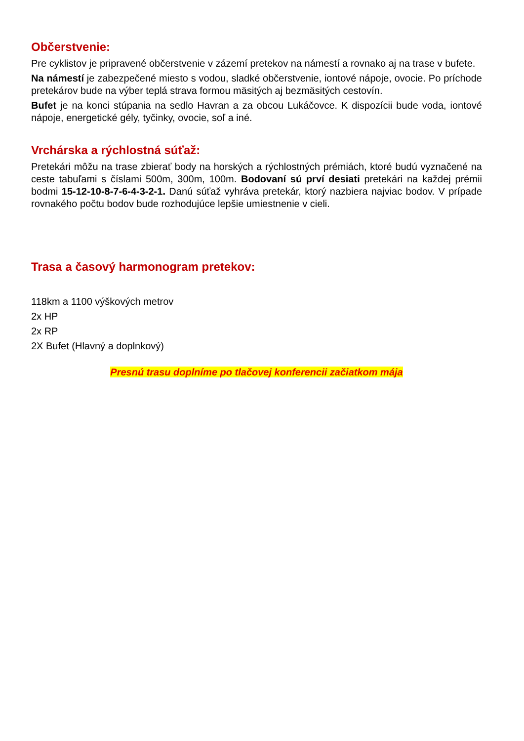Občerstvenie:
Pre cyklistov je pripravené občerstvenie v zázemí pretekov na námestí a rovnako aj na trase v bufete.
Na námestí je zabezpečené miesto s vodou, sladké občerstvenie, iontové nápoje, ovocie. Po príchode pretekárov bude na výber teplá strava formou mäsitých aj bezmäsitých cestovín.
Bufet je na konci stúpania na sedlo Havran a za obcou Lukáčovce. K dispozícii bude voda, iontové nápoje, energetické gély, tyčinky, ovocie, soľ a iné.
Vrchárska a rýchlostná súťaž:
Pretekári môžu na trase zbierať body na horských a rýchlostných prémiách, ktoré budú vyznačené na ceste tabuľami s číslami 500m, 300m, 100m. Bodovaní sú prví desiati pretekári na každej prémii bodmi 15-12-10-8-7-6-4-3-2-1. Danú súťaž vyhráva pretekár, ktorý nazbiera najviac bodov. V prípade rovnakého počtu bodov bude rozhodujúce lepšie umiestnenie v cieli.
Trasa a časový harmonogram pretekov:
118km a 1100 výškových metrov
2x HP
2x RP
2X Bufet (Hlavný a doplnkový)
Presnú trasu doplníme po tlačovej konferencii začiatkom mája